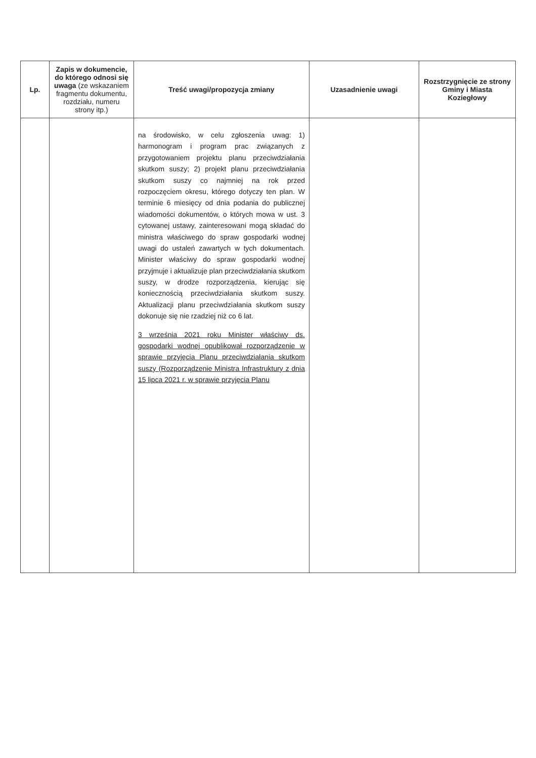| Lp. | Zapis w dokumencie, do którego odnosi się uwaga (ze wskazaniem fragmentu dokumentu, rozdziału, numeru strony itp.) | Treść uwagi/propozycja zmiany | Uzasadnienie uwagi | Rozstrzygnięcie ze strony Gminy i Miasta Koziegłowy |
| --- | --- | --- | --- | --- |
| | | na środowisko, w celu zgłoszenia uwag: 1) harmonogram i program prac związanych z przygotowaniem projektu planu przeciwdziałania skutkom suszy; 2) projekt planu przeciwdziałania skutkom suszy co najmniej na rok przed rozpoczęciem okresu, którego dotyczy ten plan. W terminie 6 miesięcy od dnia podania do publicznej wiadomości dokumentów, o których mowa w ust. 3 cytowanej ustawy, zainteresowani mogą składać do ministra właściwego do spraw gospodarki wodnej uwagi do ustaleń zawartych w tych dokumentach. Minister właściwy do spraw gospodarki wodnej przyjmuje i aktualizuje plan przeciwdziałania skutkom suszy, w drodze rozporządzenia, kierując się koniecznością przeciwdziałania skutkom suszy. Aktualizacji planu przeciwdziałania skutkom suszy dokonuje się nie rzadziej niż co 6 lat. 3 września 2021 roku Minister właściwy ds. gospodarki wodnej opublikował rozporządzenie w sprawie przyjęcia Planu przeciwdziałania skutkom suszy (Rozporządzenie Ministra Infrastruktury z dnia 15 lipca 2021 r. w sprawie przyjęcia Planu | | |